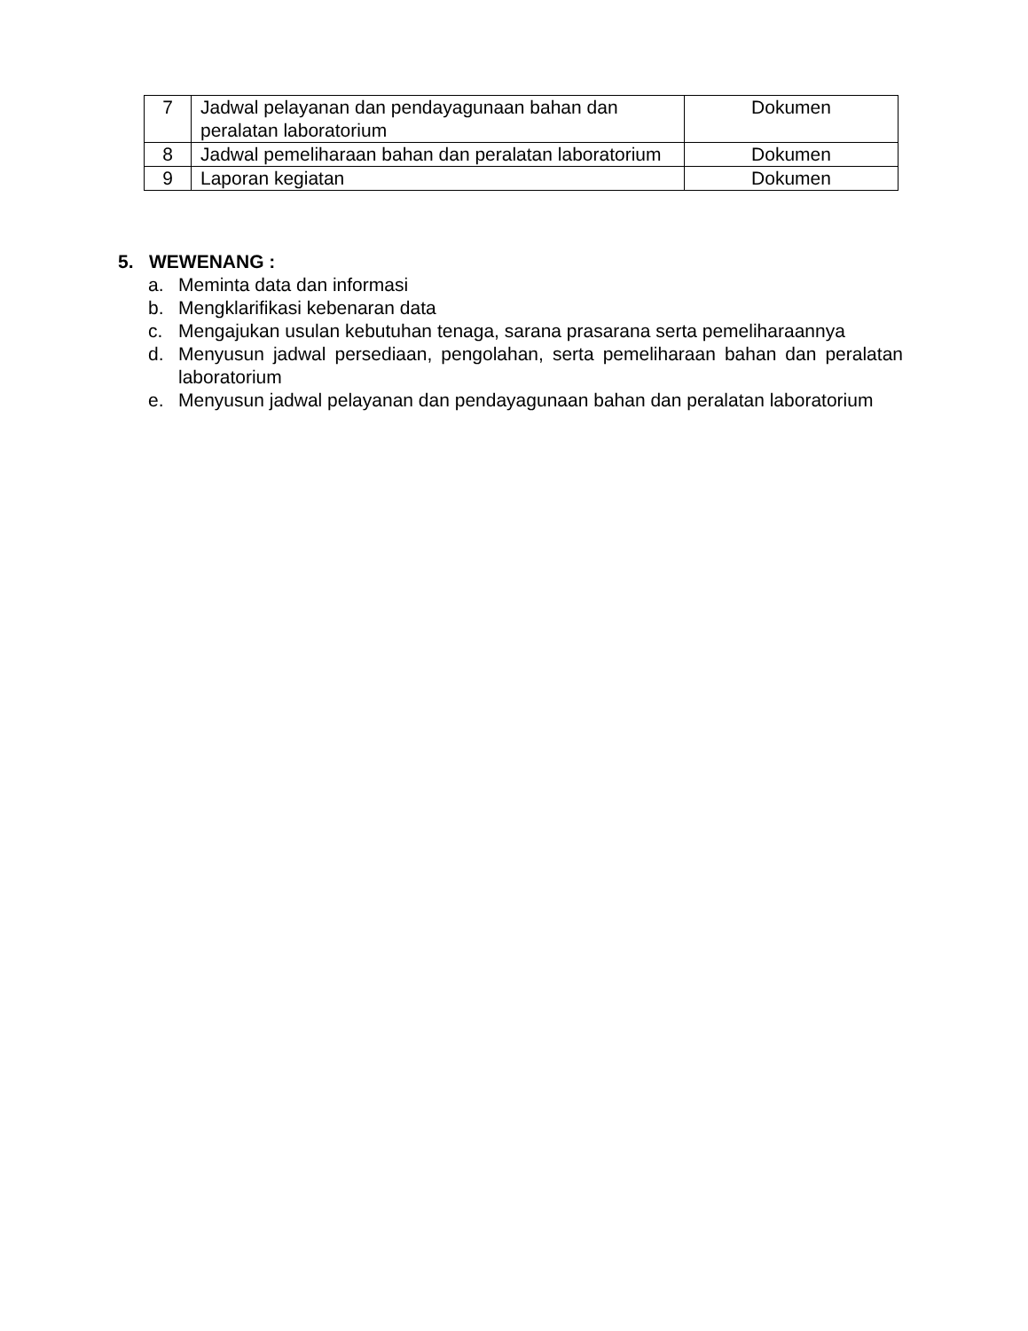| 7 | Jadwal pelayanan dan pendayagunaan bahan dan peralatan laboratorium | Dokumen |
| 8 | Jadwal pemeliharaan bahan dan peralatan laboratorium | Dokumen |
| 9 | Laporan kegiatan | Dokumen |
5. WEWENANG :
a. Meminta data dan informasi
b. Mengklarifikasi kebenaran data
c. Mengajukan usulan kebutuhan tenaga, sarana prasarana serta pemeliharaannya
d. Menyusun jadwal persediaan, pengolahan, serta pemeliharaan bahan dan peralatan laboratorium
e. Menyusun jadwal pelayanan dan pendayagunaan bahan dan peralatan laboratorium